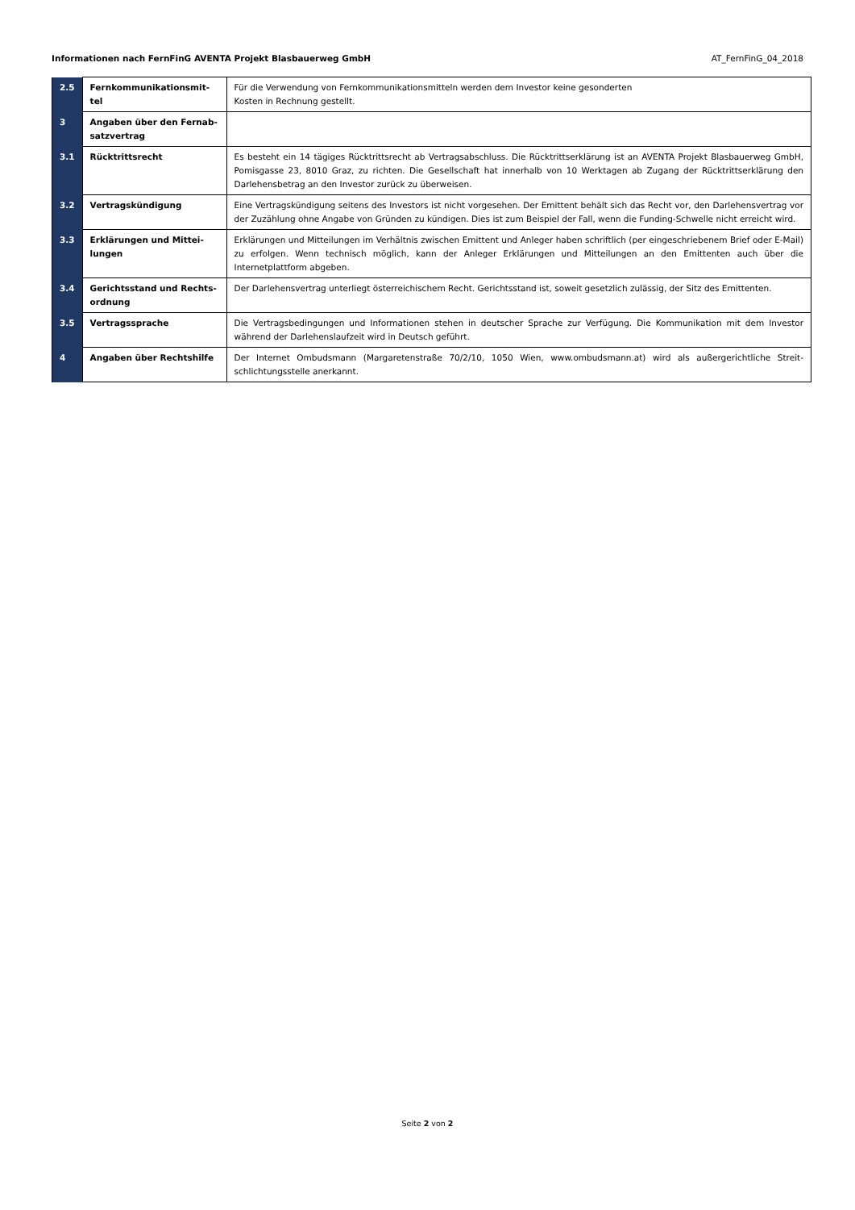Informationen nach FernFinG AVENTA Projekt Blasbauerweg GmbH AT_FernFinG_04_2018
| 2.5 | Fernkommunikationsmit-tel | Für die Verwendung von Fernkommunikationsmitteln werden dem Investor keine gesonderten Kosten in Rechnung gestellt. |
| 3 | Angaben über den Fernab-satzvertrag | |
| 3.1 | Rücktrittsrecht | Es besteht ein 14 tägiges Rücktrittsrecht ab Vertragsabschluss. Die Rücktrittserklärung ist an AVENTA Projekt Blasbauerweg GmbH, Pomisgasse 23, 8010 Graz, zu richten. Die Gesellschaft hat innerhalb von 10 Werktagen ab Zugang der Rücktrittserklärung den Darlehensbetrag an den Investor zurück zu überweisen. |
| 3.2 | Vertragskündigung | Eine Vertragskündigung seitens des Investors ist nicht vorgesehen. Der Emittent behält sich das Recht vor, den Darlehensvertrag vor der Zuzählung ohne Angabe von Gründen zu kündigen. Dies ist zum Beispiel der Fall, wenn die Funding-Schwelle nicht erreicht wird. |
| 3.3 | Erklärungen und Mittei-lungen | Erklärungen und Mitteilungen im Verhältnis zwischen Emittent und Anleger haben schriftlich (per eingeschriebenem Brief oder E-Mail) zu erfolgen. Wenn technisch möglich, kann der Anleger Erklärungen und Mitteilungen an den Emittenten auch über die Internetplattform abgeben. |
| 3.4 | Gerichtsstand und Rechts-ordnung | Der Darlehensvertrag unterliegt österreichischem Recht. Gerichtsstand ist, soweit gesetzlich zulässig, der Sitz des Emittenten. |
| 3.5 | Vertragssprache | Die Vertragsbedingungen und Informationen stehen in deutscher Sprache zur Verfügung. Die Kommunikation mit dem Investor während der Darlehenslaufzeit wird in Deutsch geführt. |
| 4 | Angaben über Rechtshilfe | Der Internet Ombudsmann (Margaretenstraße 70/2/10, 1050 Wien, www.ombudsmann.at) wird als außergerichtliche Streit-schlichtungsstelle anerkannt. |
Seite 2 von 2